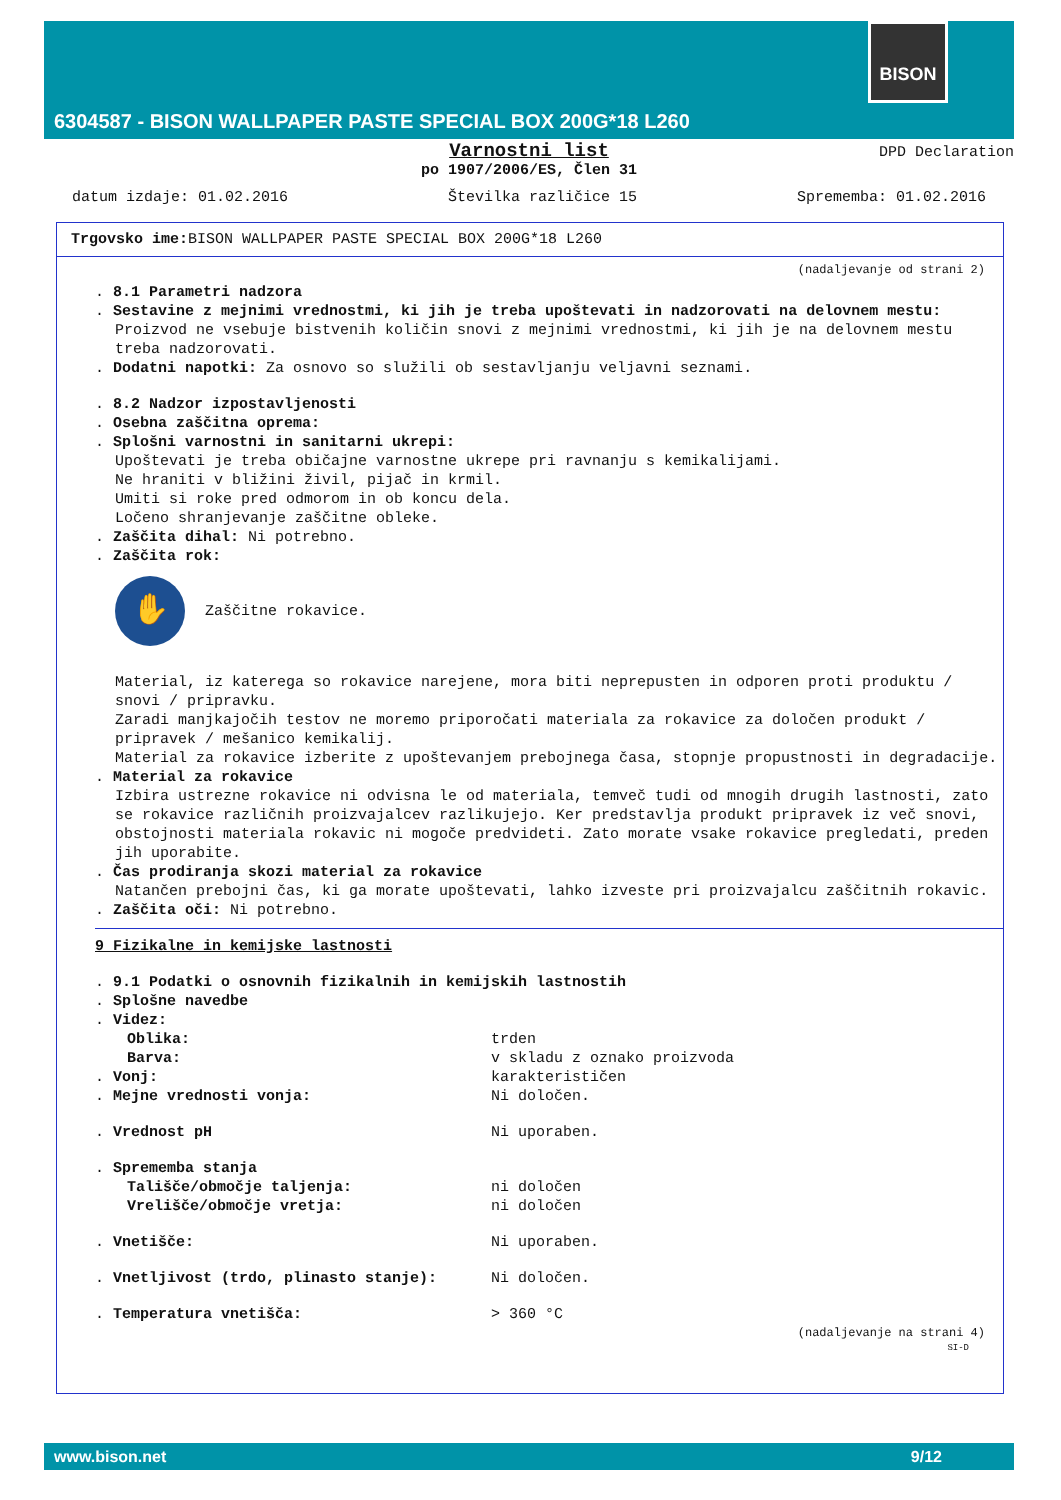BISON
6304587 - BISON WALLPAPER PASTE SPECIAL BOX 200G*18 L260
Varnostni list
DPD Declaration
po 1907/2006/ES, Člen 31
datum izdaje: 01.02.2016 Številka različice 15 Sprememba: 01.02.2016
Trgovsko ime: BISON WALLPAPER PASTE SPECIAL BOX 200G*18 L260
(nadaljevanje od strani 2)
. 8.1 Parametri nadzora
. Sestavine z mejnimi vrednostmi, ki jih je treba upoštevati in nadzorovati na delovnem mestu:
Proizvod ne vsebuje bistvenih količin snovi z mejnimi vrednostmi, ki jih je na delovnem mestu treba nadzorovati.
. Dodatni napotki: Za osnovo so služili ob sestavljanju veljavni seznami.
. 8.2 Nadzor izpostavljenosti
. Osebna zaščitna oprema:
. Splošni varnostni in sanitarni ukrepi:
Upoštevati je treba običajne varnostne ukrepe pri ravnanju s kemikalijami.
Ne hraniti v bližini živil, pijač in krmil.
Umiti si roke pred odmorom in ob koncu dela.
Ločeno shranjevanje zaščitne obleke.
. Zaščita dihal: Ni potrebno.
. Zaščita rok:
✋
Zaščitne rokavice.
Material, iz katerega so rokavice narejene, mora biti neprepusten in odporen proti produktu / snovi / pripravku.
Zaradi manjkajočih testov ne moremo priporočati materiala za rokavice za določen produkt / pripravek / mešanico kemikalij.
Material za rokavice izberite z upoštevanjem prebojnega časa, stopnje propustnosti in degradacije.
. Material za rokavice
Izbira ustrezne rokavice ni odvisna le od materiala, temveč tudi od mnogih drugih lastnosti, zato se rokavice različnih proizvajalcev razlikujejo. Ker predstavlja produkt pripravek iz več snovi, obstojnosti materiala rokavic ni mogoče predvideti. Zato morate vsake rokavice pregledati, preden jih uporabite.
. Čas prodiranja skozi material za rokavice
Natančen prebojni čas, ki ga morate upoštevati, lahko izveste pri proizvajalcu zaščitnih rokavic.
. Zaščita oči: Ni potrebno.
9 Fizikalne in kemijske lastnosti
. 9.1 Podatki o osnovnih fizikalnih in kemijskih lastnostih
. Splošne navedbe
. Videz:
Oblika: trden
Barva: v skladu z oznako proizvoda
. Vonj: karakterističen
. Mejne vrednosti vonja: Ni določen.
. Vrednost pH Ni uporaben.
. Sprememba stanja
Tališče/območje taljenja: ni določen
Vrelišče/območje vretja: ni določen
. Vnetišče: Ni uporaben.
. Vnetljivost (trdo, plinasto stanje): Ni določen.
. Temperatura vnetišča: > 360 °C
(nadaljevanje na strani 4)
SI-D
www.bison.net 9/12